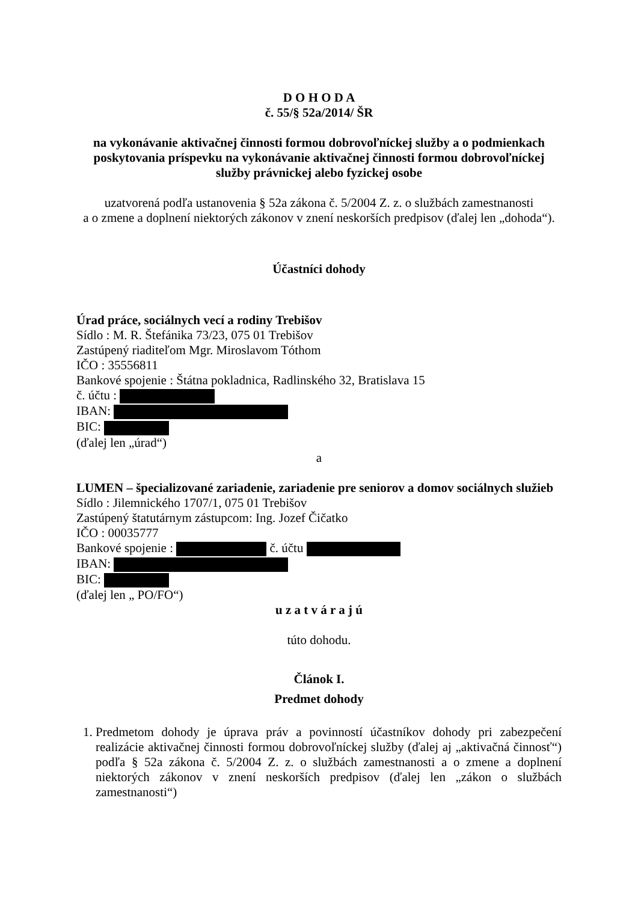D O H O D A
č. 55/§ 52a/2014/ ŠR
na vykonávanie aktivačnej činnosti formou dobrovoľníckej služby a o podmienkach poskytovania príspevku na vykonávanie aktivačnej činnosti formou dobrovoľníckej služby právnickej alebo fyzickej osobe
uzatvorená podľa ustanovenia § 52a zákona č. 5/2004 Z. z. o službách zamestnanosti
a o zmene a doplnení niektorých zákonov v znení neskorších predpisov (ďalej len „dohoda“).
Účastníci dohody
Úrad práce, sociálnych vecí a rodiny Trebišov
Sídlo : M. R. Štefánika 73/23, 075 01 Trebišov
Zastúpený riaditeľom Mgr. Miroslavom Tóthom
IČO : 35556811
Bankové spojenie : Štátna pokladnica, Radlinského 32, Bratislava 15
č. účtu :
IBAN:
BIC:
(ďalej len „úrad“)
a
LUMEN – špecializované zariadenie, zariadenie pre seniorov a domov sociálnych služieb
Sídlo : Jilemnického 1707/1, 075 01 Trebišov
Zastúpený štatutárnym zástupcom: Ing. Jozef Čičatko
IČO : 00035777
Bankové spojenie : č. účtu
IBAN:
BIC:
(ďalej len „ PO/FO“)
u z a t v á r a j ú
túto dohodu.
Článok I.
Predmet dohody
1. Predmetom dohody je úprava práv a povinností účastníkov dohody pri zabezpečení realizácie aktivačnej činnosti formou dobrovoľníckej služby (ďalej aj „aktivačná činnosť“) podľa § 52a zákona č. 5/2004 Z. z. o službách zamestnanosti a o zmene a doplnení niektorých zákonov v znení neskorších predpisov (ďalej len „zákon o službách zamestnanosti“)